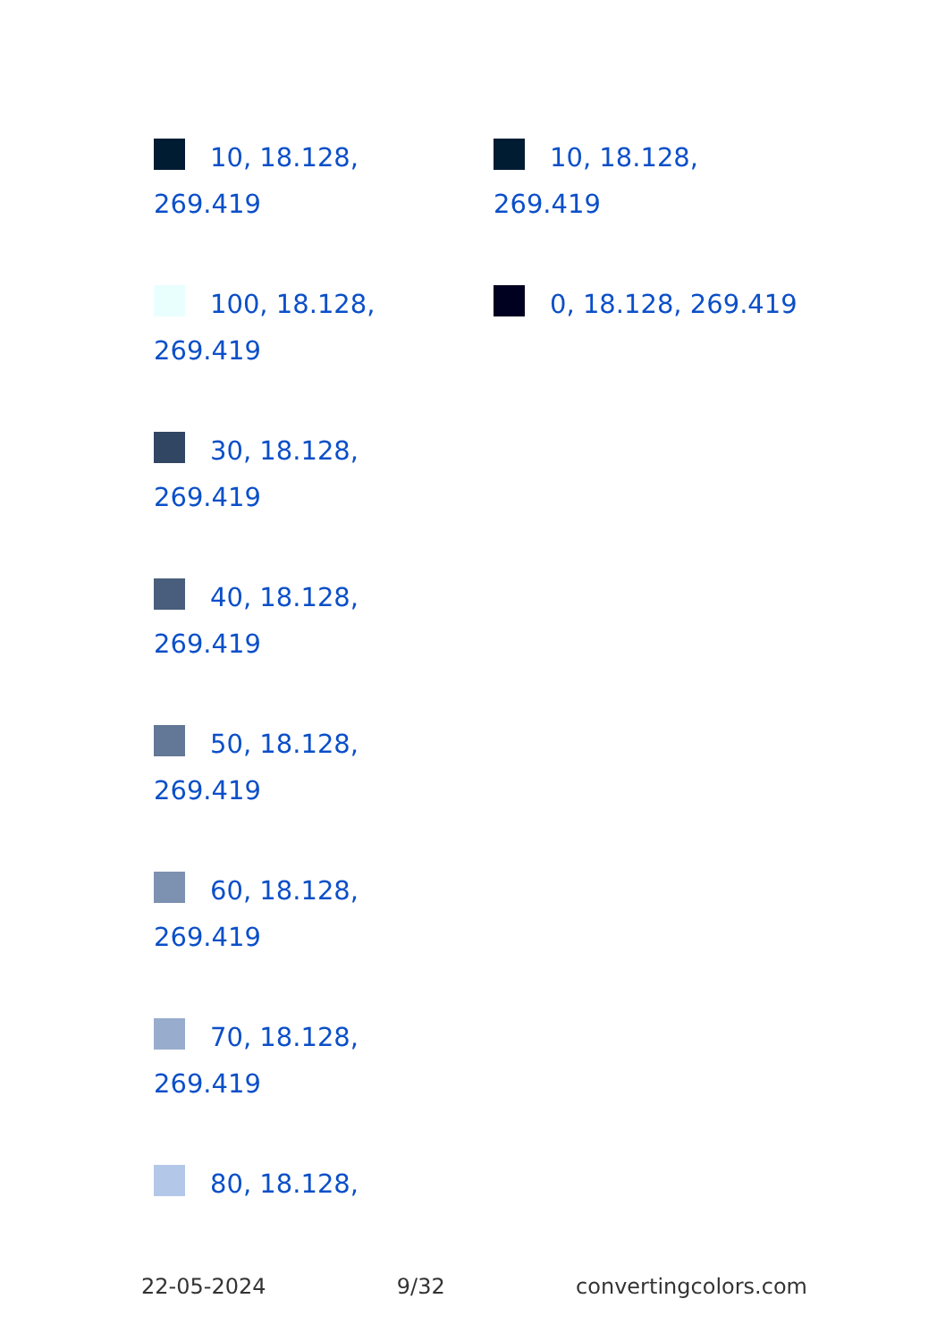10, 18.128, 269.419
100, 18.128, 269.419
30, 18.128, 269.419
40, 18.128, 269.419
50, 18.128, 269.419
60, 18.128, 269.419
70, 18.128, 269.419
80, 18.128,
10, 18.128, 269.419
0, 18.128, 269.419
22-05-2024 9/32 convertingcolors.com